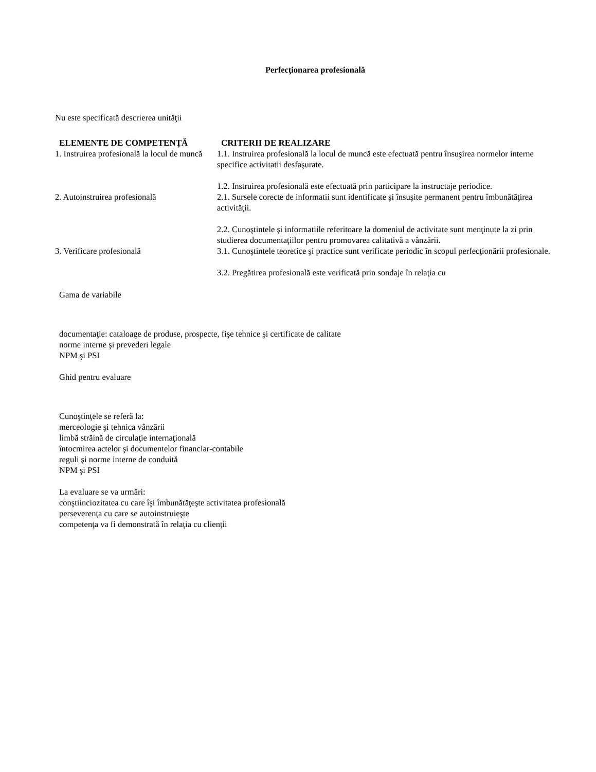Perfecţionarea profesională
Nu este specificată descrierea unităţii
| ELEMENTE DE COMPETENŢĂ | CRITERII DE REALIZARE |
| --- | --- |
| 1. Instruirea profesională la locul de muncă | 1.1. Instruirea profesională la locul de muncă este efectuată pentru însuşirea normelor interne specifice activitatii desfaşurate. 1.2. Instruirea profesională este efectuată prin participare la instructaje periodice. |
| 2. Autoinstruirea profesională | 2.1. Sursele corecte de informatii sunt identificate şi însuşite permanent pentru îmbunătăţirea activităţii. 2.2. Cunoştintele şi informatiile referitoare la domeniul de activitate sunt menţinute la zi prin studierea documentaţiilor pentru promovarea calitativă a vânzării. |
| 3. Verificare profesională | 3.1. Cunoştintele teoretice şi practice sunt verificate periodic în scopul perfecţionării profesionale. 3.2. Pregătirea profesională este verificată prin sondaje în relaţia cu |
Gama de variabile
documentaţie: cataloage de produse, prospecte, fişe tehnice şi certificate de calitate
norme interne şi prevederi legale
NPM şi PSI
Ghid pentru evaluare
Cunoştinţele se referă la:
merceologie şi tehnica vânzării
limbă străină de circulaţie internaţională
întocmirea actelor şi documentelor financiar-contabile
reguli şi norme interne de conduită
NPM şi PSI
La evaluare se va urmări:
conştiinciozitatea cu care îşi îmbunătăţeşte activitatea profesională
perseverenţa cu care se autoinstruieşte
competenţa va fi demonstrată în relaţia cu clienţii